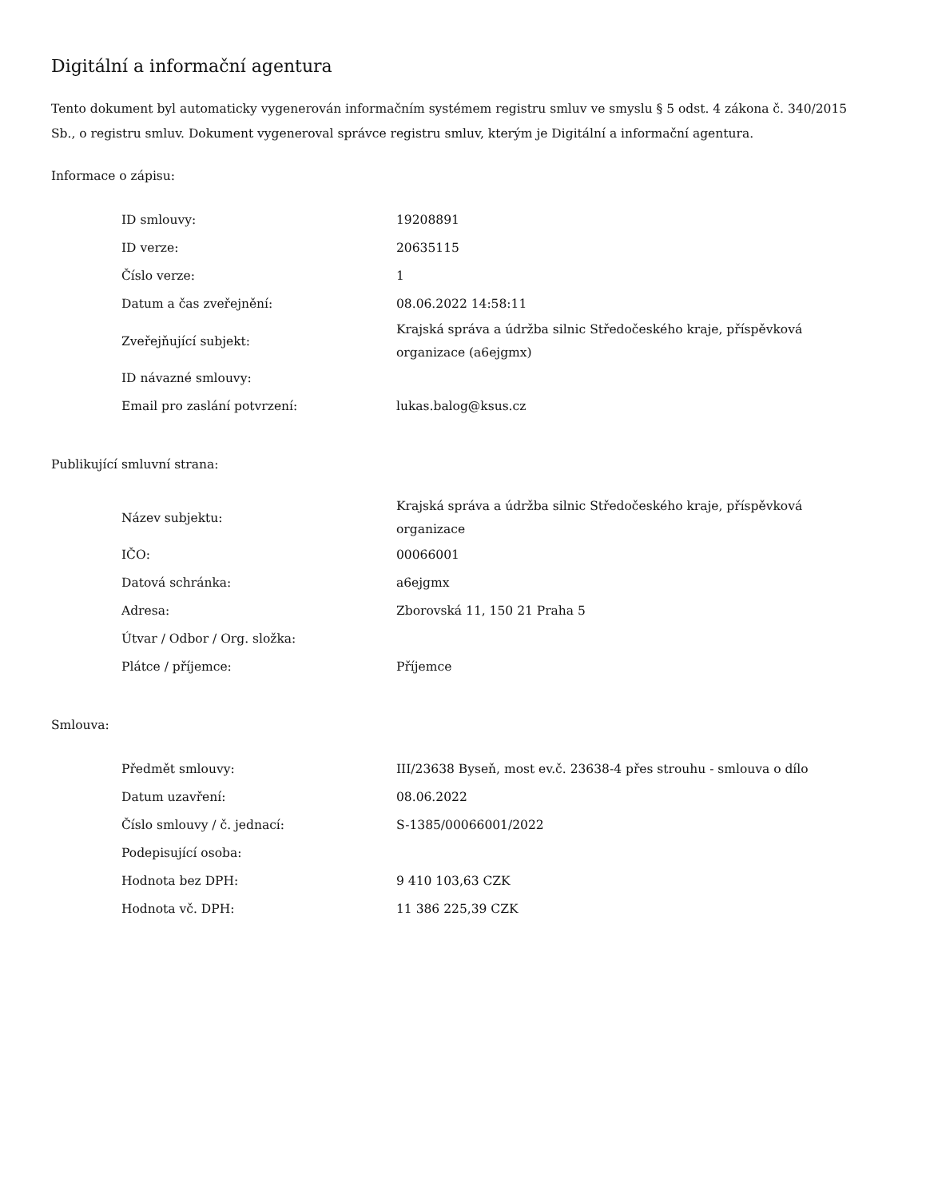Digitální a informační agentura
Tento dokument byl automaticky vygenerován informačním systémem registru smluv ve smyslu § 5 odst. 4 zákona č. 340/2015 Sb., o registru smluv. Dokument vygeneroval správce registru smluv, kterým je Digitální a informační agentura.
Informace o zápisu:
| ID smlouvy: | 19208891 |
| ID verze: | 20635115 |
| Číslo verze: | 1 |
| Datum a čas zveřejnění: | 08.06.2022 14:58:11 |
| Zveřejňující subjekt: | Krajská správa a údržba silnic Středočeského kraje, příspěvková organizace (a6ejgmx) |
| ID návazné smlouvy: | |
| Email pro zaslání potvrzení: | lukas.balog@ksus.cz |
Publikující smluvní strana:
| Název subjektu: | Krajská správa a údržba silnic Středočeského kraje, příspěvková organizace |
| IČO: | 00066001 |
| Datová schránka: | a6ejgmx |
| Adresa: | Zborovská 11, 150 21 Praha 5 |
| Útvar / Odbor / Org. složka: | |
| Plátce / příjemce: | Příjemce |
Smlouva:
| Předmět smlouvy: | III/23638 Byseň, most ev.č. 23638-4 přes strouhu - smlouva o dílo |
| Datum uzavření: | 08.06.2022 |
| Číslo smlouvy / č. jednací: | S-1385/00066001/2022 |
| Podepisující osoba: | |
| Hodnota bez DPH: | 9 410 103,63 CZK |
| Hodnota vč. DPH: | 11 386 225,39 CZK |